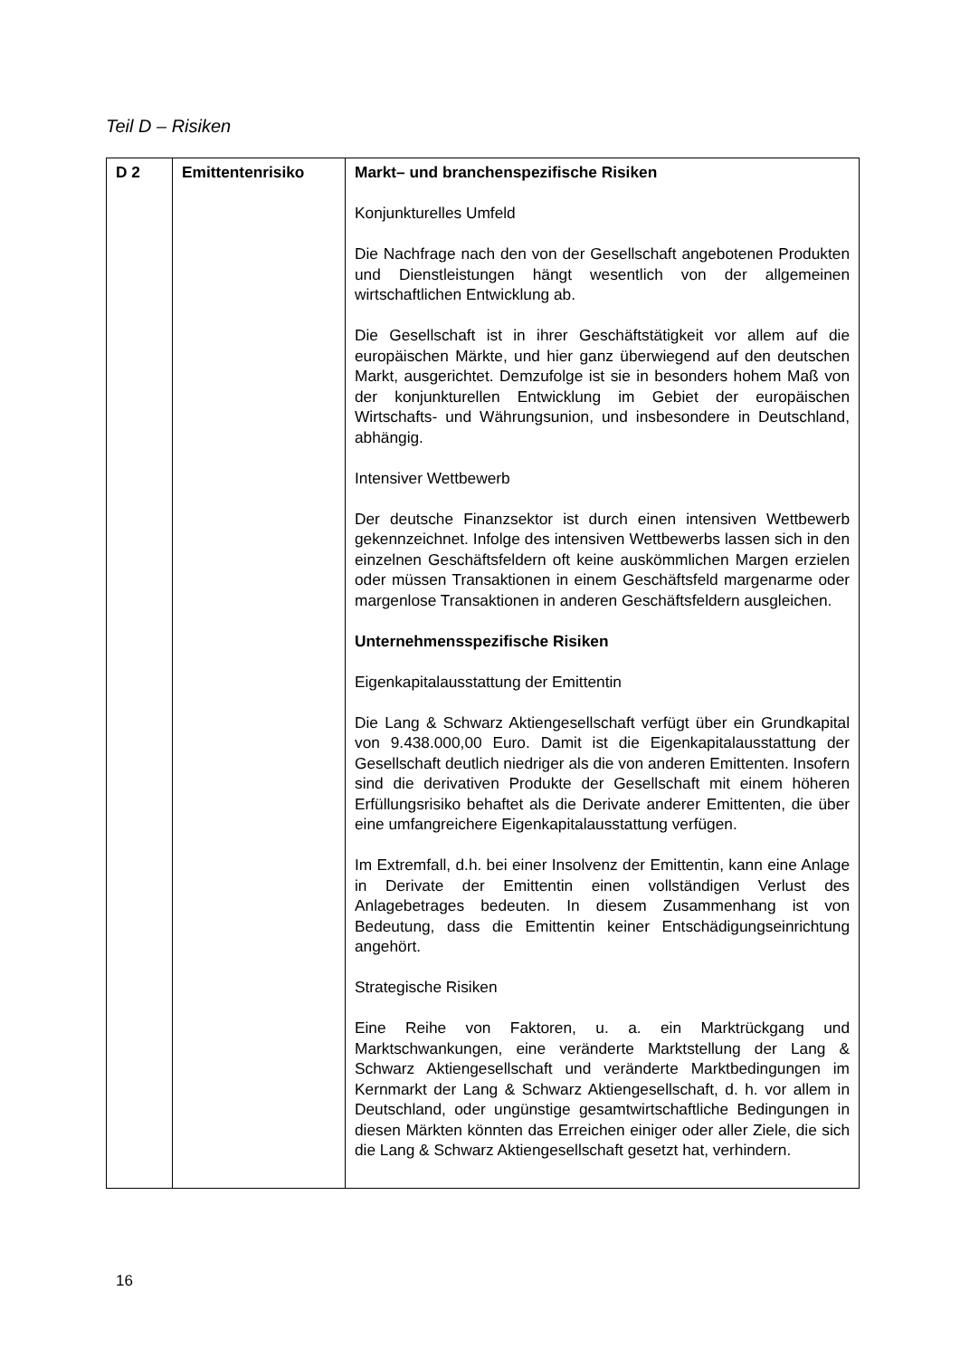Teil D – Risiken
| D 2 | Emittentenrisiko | Markt– und branchenspezifische Risiken Konjunkturelles Umfeld Die Nachfrage nach den von der Gesellschaft angebotenen Produkten und Dienstleistungen hängt wesentlich von der allgemeinen wirtschaftlichen Entwicklung ab. Die Gesellschaft ist in ihrer Geschäftstätigkeit vor allem auf die europäischen Märkte, und hier ganz überwiegend auf den deutschen Markt, ausgerichtet. Demzufolge ist sie in besonders hohem Maß von der konjunkturellen Entwicklung im Gebiet der europäischen Wirtschafts- und Währungsunion, und insbesondere in Deutschland, abhängig. Intensiver Wettbewerb Der deutsche Finanzsektor ist durch einen intensiven Wettbewerb gekennzeichnet. Infolge des intensiven Wettbewerbs lassen sich in den einzelnen Geschäftsfeldern oft keine auskömmlichen Margen erzielen oder müssen Transaktionen in einem Geschäftsfeld margenarme oder margenlose Transaktionen in anderen Geschäftsfeldern ausgleichen. Unternehmensspezifische Risiken Eigenkapitalausstattung der Emittentin Die Lang & Schwarz Aktiengesellschaft verfügt über ein Grundkapital von 9.438.000,00 Euro. Damit ist die Eigenkapitalausstattung der Gesellschaft deutlich niedriger als die von anderen Emittenten. Insofern sind die derivativen Produkte der Gesellschaft mit einem höheren Erfüllungsrisiko behaftet als die Derivate anderer Emittenten, die über eine umfangreichere Eigenkapitalausstattung verfügen. Im Extremfall, d.h. bei einer Insolvenz der Emittentin, kann eine Anlage in Derivate der Emittentin einen vollständigen Verlust des Anlagebetrages bedeuten. In diesem Zusammenhang ist von Bedeutung, dass die Emittentin keiner Entschädigungseinrichtung angehört. Strategische Risiken Eine Reihe von Faktoren, u. a. ein Marktrückgang und Marktschwankungen, eine veränderte Marktstellung der Lang & Schwarz Aktiengesellschaft und veränderte Marktbedingungen im Kernmarkt der Lang & Schwarz Aktiengesellschaft, d. h. vor allem in Deutschland, oder ungünstige gesamtwirtschaftliche Bedingungen in diesen Märkten könnten das Erreichen einiger oder aller Ziele, die sich die Lang & Schwarz Aktiengesellschaft gesetzt hat, verhindern. |
16